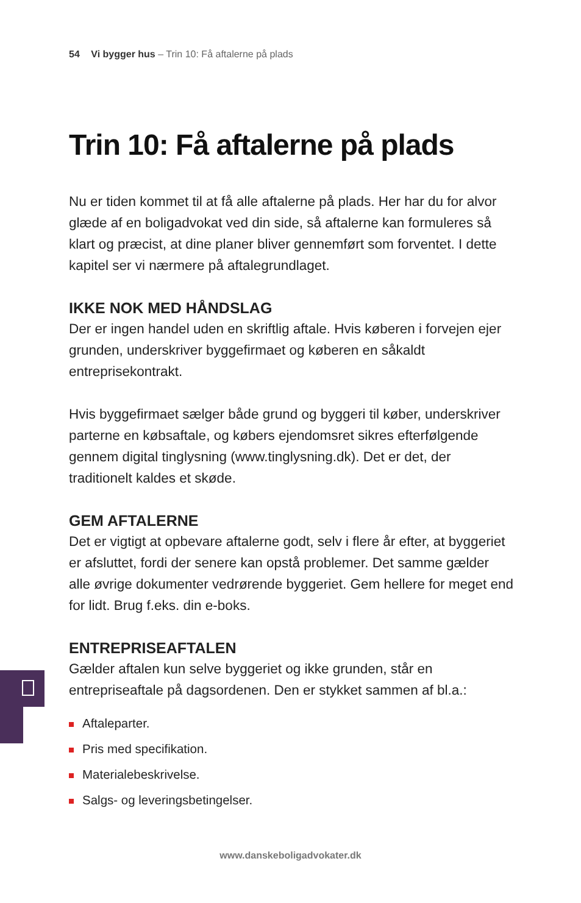54 Vi bygger hus – Trin 10: Få aftalerne på plads
Trin 10: Få aftalerne på plads
Nu er tiden kommet til at få alle aftalerne på plads. Her har du for alvor glæde af en boligadvokat ved din side, så aftalerne kan formuleres så klart og præcist, at dine planer bliver gennemført som forventet. I dette kapitel ser vi nærmere på aftalegrundlaget.
IKKE NOK MED HÅNDSLAG
Der er ingen handel uden en skriftlig aftale. Hvis køberen i forvejen ejer grunden, underskriver byggefirmaet og køberen en såkaldt entreprisekontrakt.
Hvis byggefirmaet sælger både grund og byggeri til køber, underskriver parterne en købsaftale, og købers ejendomsret sikres efterfølgende gennem digital tinglysning (www.tinglysning.dk). Det er det, der traditionelt kaldes et skøde.
GEM AFTALERNE
Det er vigtigt at opbevare aftalerne godt, selv i flere år efter, at byggeriet er afsluttet, fordi der senere kan opstå problemer. Det samme gælder alle øvrige dokumenter vedrørende byggeriet. Gem hellere for meget end for lidt. Brug f.eks. din e-boks.
ENTREPRISEAFTALEN
Gælder aftalen kun selve byggeriet og ikke grunden, står en entrepriseaftale på dagsordenen. Den er stykket sammen af bl.a.:
Aftaleparter.
Pris med specifikation.
Materialebeskrivelse.
Salgs- og leveringsbetingelser.
www.danskeboligadvokater.dk